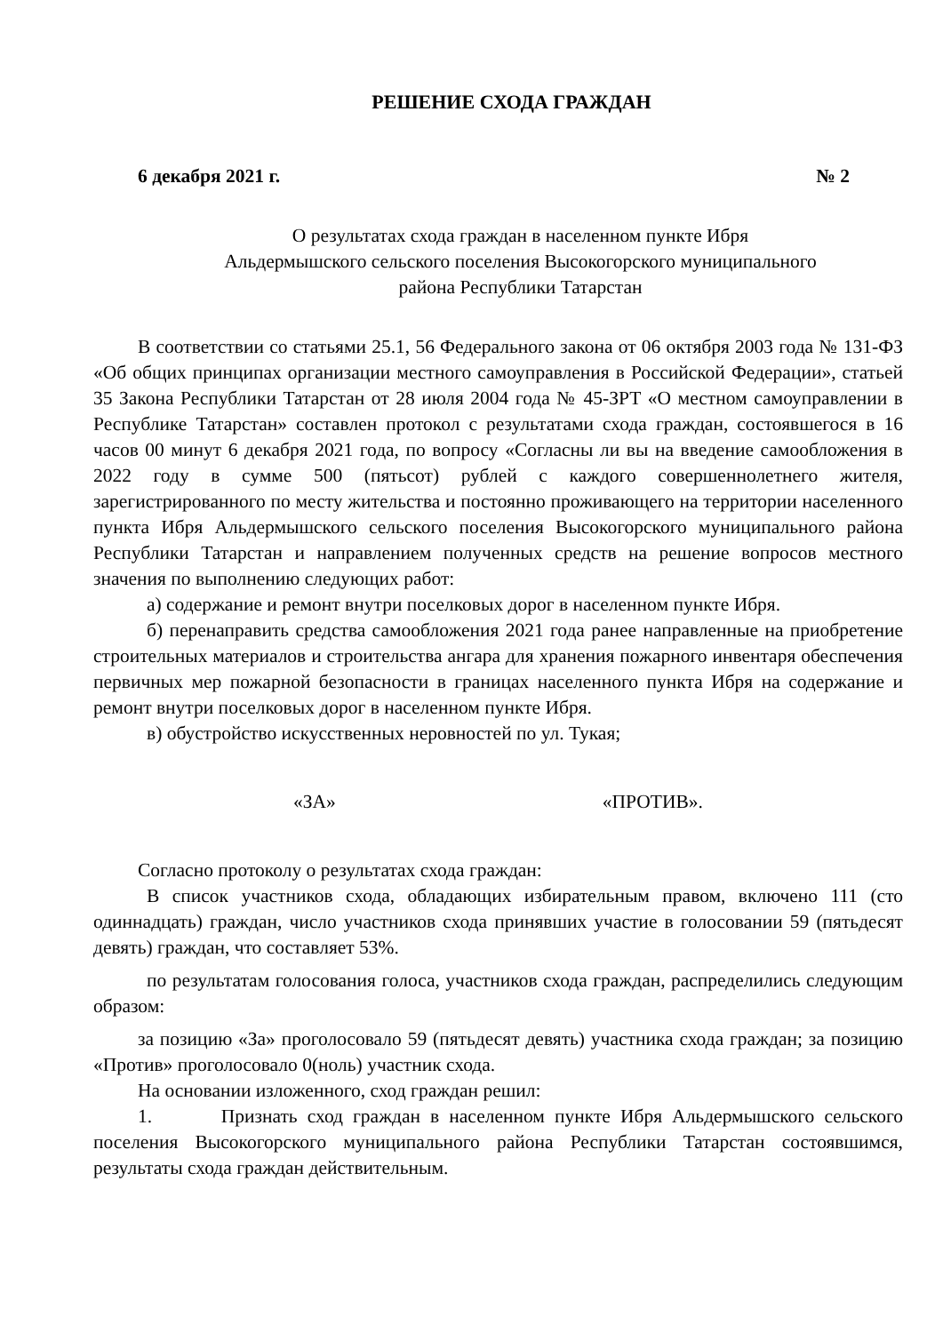РЕШЕНИЕ СХОДА ГРАЖДАН
6 декабря 2021 г. № 2
О результатах схода граждан в населенном пункте Ибря
Альдермышского сельского поселения Высокогорского муниципального
района Республики Татарстан
В соответствии со статьями 25.1, 56 Федерального закона от 06 октября 2003 года № 131-ФЗ «Об общих принципах организации местного самоуправления в Российской Федерации», статьей 35 Закона Республики Татарстан от 28 июля 2004 года № 45-ЗРТ «О местном самоуправлении в Республике Татарстан» составлен протокол с результатами схода граждан, состоявшегося в 16 часов 00 минут 6 декабря 2021 года, по вопросу «Согласны ли вы на введение самообложения в 2022 году в сумме 500 (пятьсот) рублей с каждого совершеннолетнего жителя, зарегистрированного по месту жительства и постоянно проживающего на территории населенного пункта Ибря Альдермышского сельского поселения Высокогорского муниципального района Республики Татарстан и направлением полученных средств на решение вопросов местного значения по выполнению следующих работ:
а) содержание и ремонт внутри поселковых дорог в населенном пункте Ибря.
б) перенаправить средства самообложения 2021 года ранее направленные на приобретение строительных материалов и строительства ангара для хранения пожарного инвентаря обеспечения первичных мер пожарной безопасности в границах населенного пункта Ибря на содержание и ремонт внутри поселковых дорог в населенном пункте Ибря.
в) обустройство искусственных неровностей по ул. Тукая;
«ЗА» «ПРОТИВ».
Согласно протоколу о результатах схода граждан:
В список участников схода, обладающих избирательным правом, включено 111 (сто одиннадцать) граждан, число участников схода принявших участие в голосовании 59 (пятьдесят девять) граждан, что составляет 53%.
по результатам голосования голоса, участников схода граждан, распределились следующим образом:
за позицию «За» проголосовало 59 (пятьдесят девять) участника схода граждан; за позицию «Против» проголосовало 0(ноль) участник схода.
На основании изложенного, сход граждан решил:
1. Признать сход граждан в населенном пункте Ибря Альдермышского сельского поселения Высокогорского муниципального района Республики Татарстан состоявшимся, результаты схода граждан действительным.